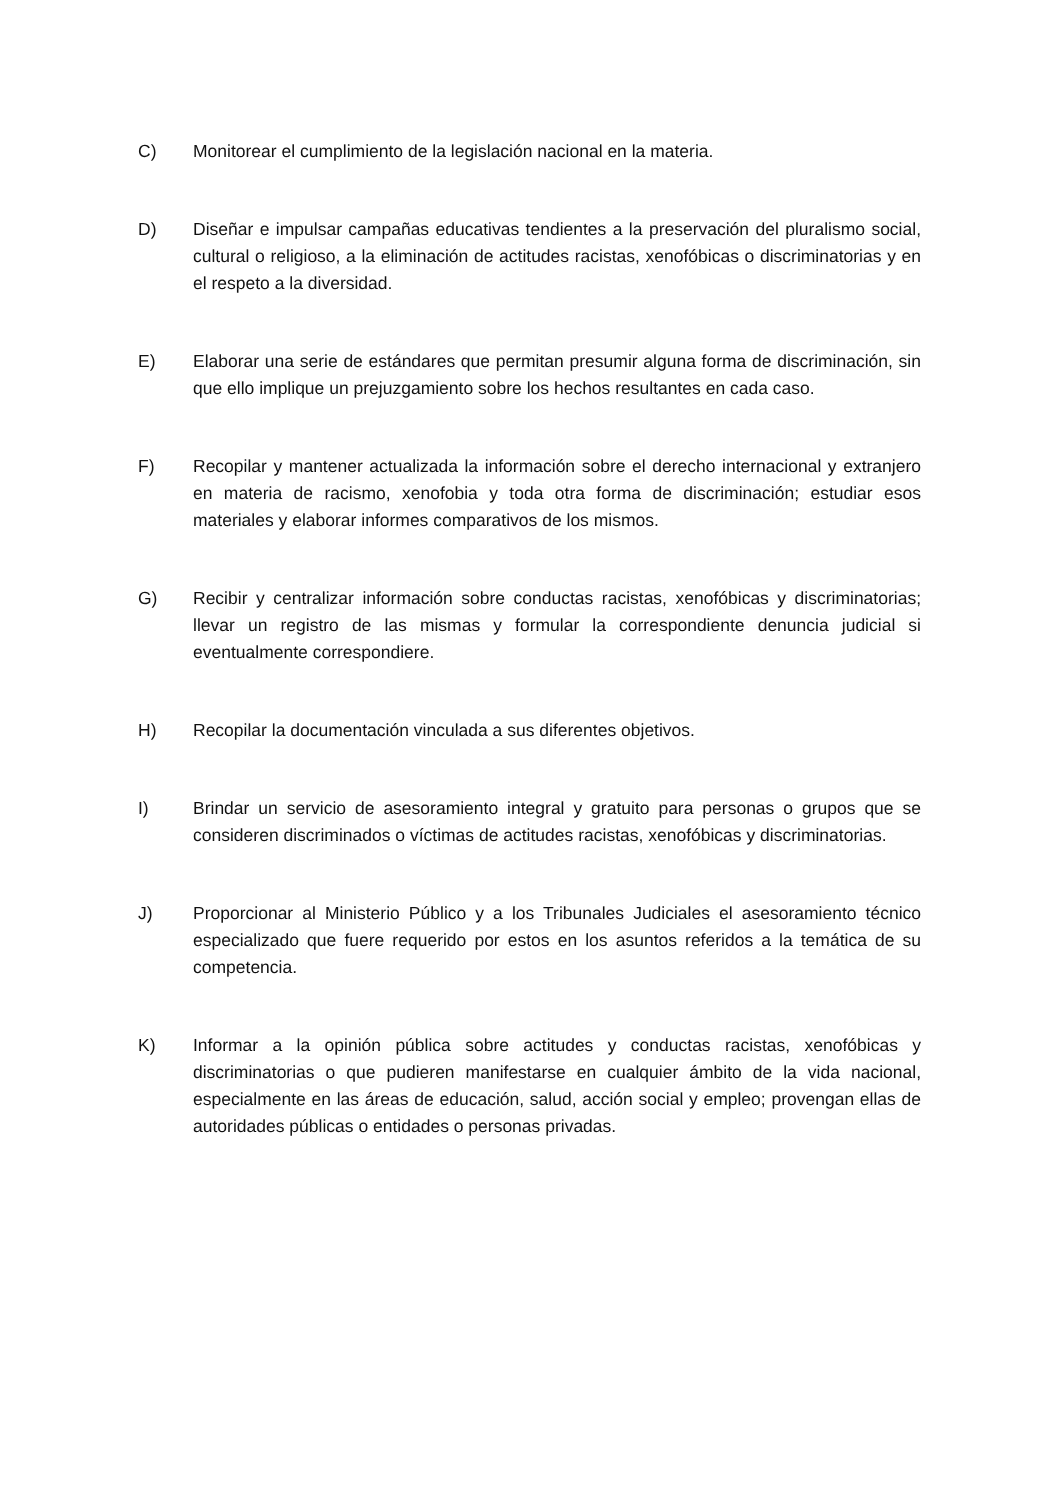C) Monitorear el cumplimiento de la legislación nacional en la materia.
D) Diseñar e impulsar campañas educativas tendientes a la preservación del pluralismo social, cultural o religioso, a la eliminación de actitudes racistas, xenofóbicas o discriminatorias y en el respeto a la diversidad.
E) Elaborar una serie de estándares que permitan presumir alguna forma de discriminación, sin que ello implique un prejuzgamiento sobre los hechos resultantes en cada caso.
F) Recopilar y mantener actualizada la información sobre el derecho internacional y extranjero en materia de racismo, xenofobia y toda otra forma de discriminación; estudiar esos materiales y elaborar informes comparativos de los mismos.
G) Recibir y centralizar información sobre conductas racistas, xenofóbicas y discriminatorias; llevar un registro de las mismas y formular la correspondiente denuncia judicial si eventualmente correspondiere.
H) Recopilar la documentación vinculada a sus diferentes objetivos.
I) Brindar un servicio de asesoramiento integral y gratuito para personas o grupos que se consideren discriminados o víctimas de actitudes racistas, xenofóbicas y discriminatorias.
J) Proporcionar al Ministerio Público y a los Tribunales Judiciales el asesoramiento técnico especializado que fuere requerido por estos en los asuntos referidos a la temática de su competencia.
K) Informar a la opinión pública sobre actitudes y conductas racistas, xenofóbicas y discriminatorias o que pudieren manifestarse en cualquier ámbito de la vida nacional, especialmente en las áreas de educación, salud, acción social y empleo; provengan ellas de autoridades públicas o entidades o personas privadas.